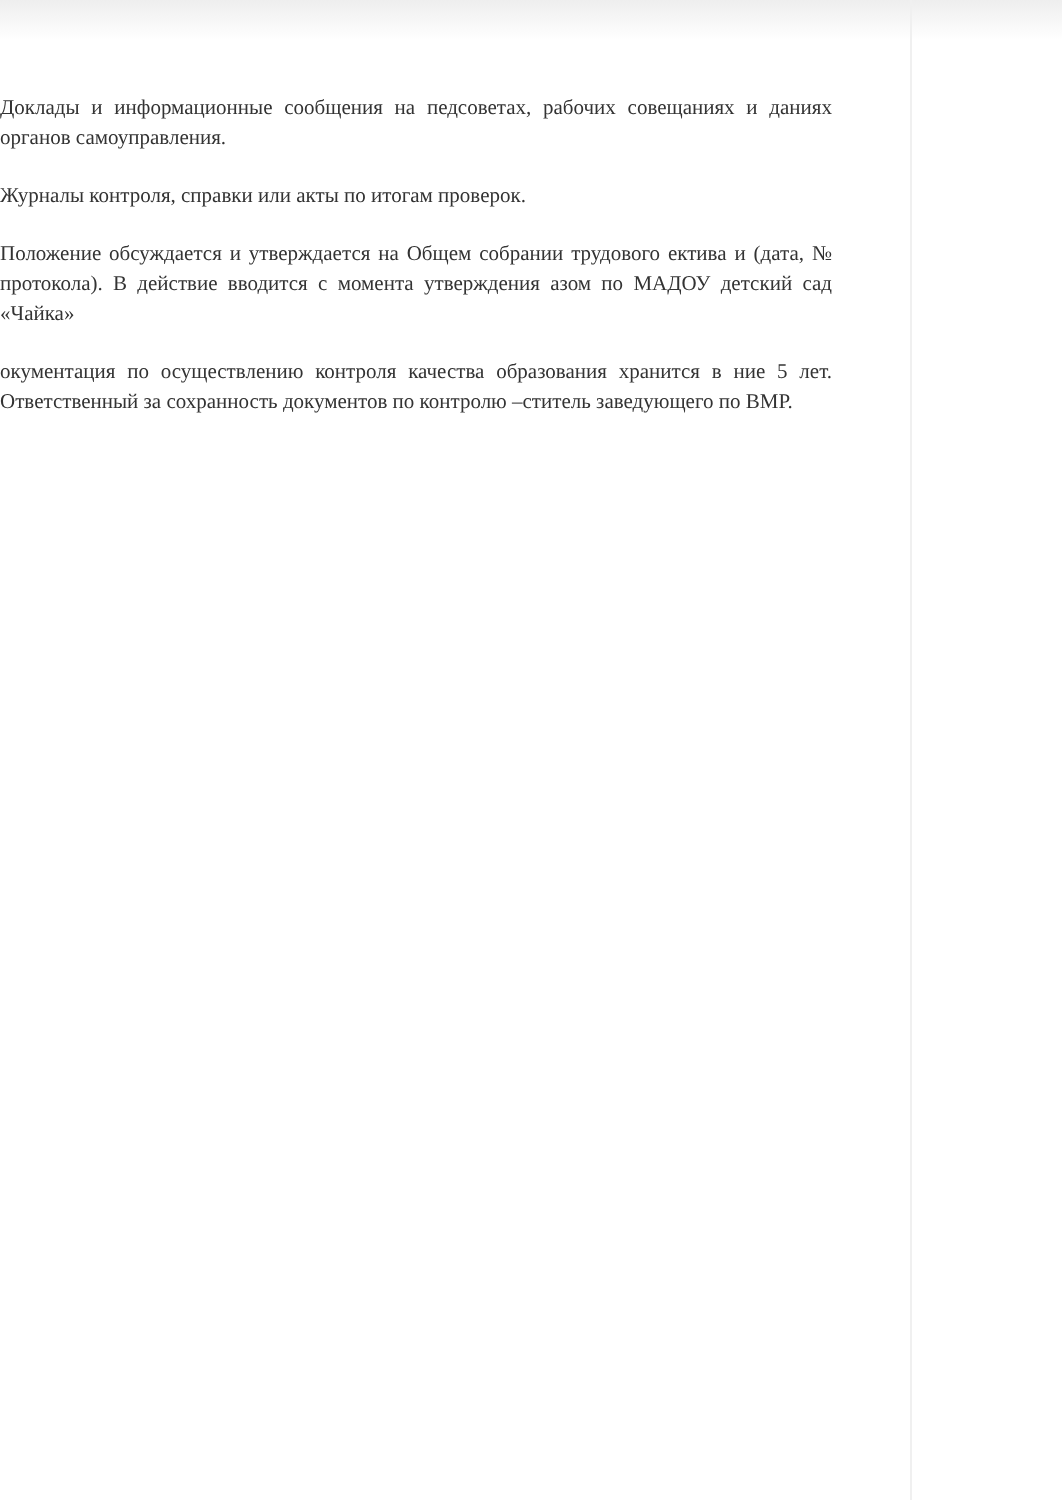Доклады и информационные сообщения на педсоветах, рабочих совещаниях и даниях органов самоуправления.
Журналы контроля, справки или акты по итогам проверок.
Положение обсуждается и утверждается на Общем собрании трудового ектива и (дата, № протокола). В действие вводится с момента утверждения азом по МАДОУ детский сад «Чайка»
окументация по осуществлению контроля качества образования хранится в ние 5 лет. Ответственный за сохранность документов по контролю –ститель заведующего по ВМР.